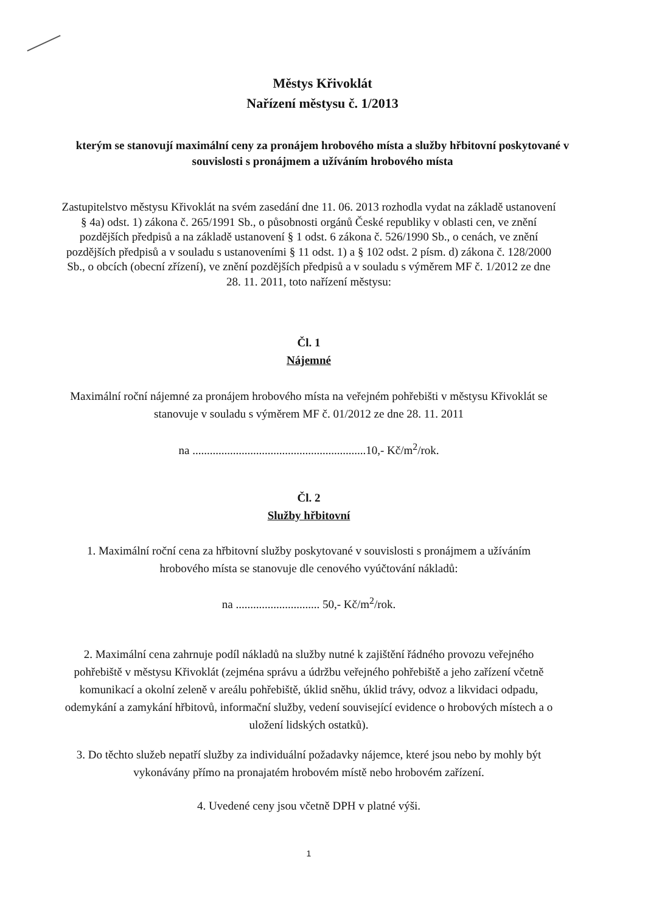Městys Křivoklát
Nařízení městysu č. 1/2013
kterým se stanovují maximální ceny za pronájem hrobového místa a služby hřbitovní poskytované v souvislosti s pronájmem a užíváním hrobového místa
Zastupitelstvo městysu Křivoklát na svém zasedání dne 11. 06. 2013 rozhodla vydat na základě ustanovení § 4a) odst. 1) zákona č. 265/1991 Sb., o působnosti orgánů České republiky v oblasti cen, ve znění pozdějších předpisů a na základě ustanovení § 1 odst. 6 zákona č. 526/1990 Sb., o cenách, ve znění pozdějších předpisů a v souladu s ustanoveními § 11 odst. 1) a § 102 odst. 2 písm. d) zákona č. 128/2000 Sb., o obcích (obecní zřízení), ve znění pozdějších předpisů a v souladu s výměrem MF č. 1/2012 ze dne 28. 11. 2011, toto nařízení městysu:
Čl. 1
Nájemné
Maximální roční nájemné za pronájem hrobového místa na veřejném pohřebišti v městysu Křivoklát se stanovuje v souladu s výměrem MF č. 01/2012 ze dne 28. 11. 2011
na ............................................................10,- Kč/m<sup>2</sup>/rok.
Čl. 2
Služby hřbitovní
1. Maximální roční cena za hřbitovní služby poskytované v souvislosti s pronájmem a užíváním hrobového místa se stanovuje dle cenového vyúčtování nákladů:
na ............................. 50,- Kč/m<sup>2</sup>/rok.
2. Maximální cena zahrnuje podíl nákladů na služby nutné k zajištění řádného provozu veřejného pohřebiště v městysu Křivoklát (zejména správu a údržbu veřejného pohřebiště a jeho zařízení včetně komunikací a okolní zeleně v areálu pohřebiště, úklid sněhu, úklid trávy, odvoz a likvidaci odpadu, odemykání a zamykání hřbitovů, informační služby, vedení související evidence o hrobových místech a o uložení lidských ostatků).
3. Do těchto služeb nepatří služby za individuální požadavky nájemce, které jsou nebo by mohly být vykonávány přímo na pronajatém hrobovém místě nebo hrobovém zařízení.
4. Uvedené ceny jsou včetně DPH v platné výši.
1